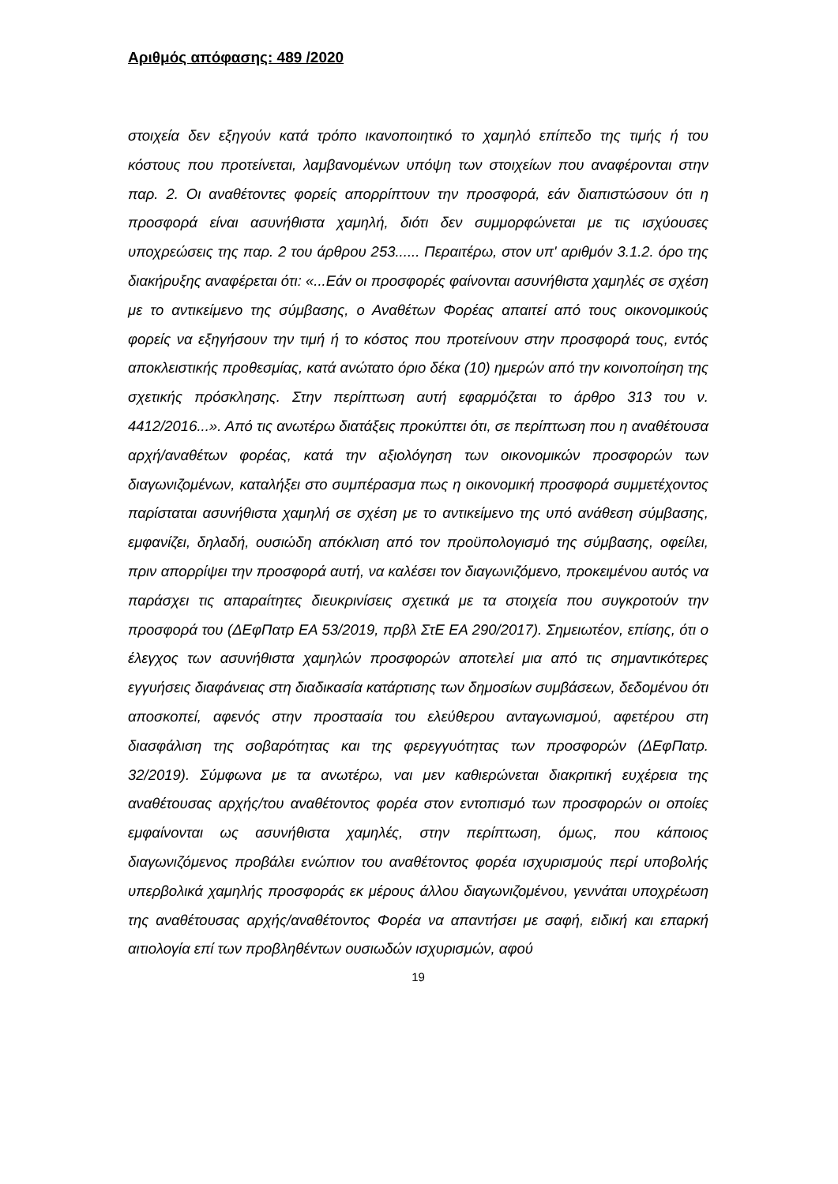Αριθμός απόφασης: 489 /2020
στοιχεία δεν εξηγούν κατά τρόπο ικανοποιητικό το χαμηλό επίπεδο της τιμής ή του κόστους που προτείνεται, λαμβανομένων υπόψη των στοιχείων που αναφέρονται στην παρ. 2. Οι αναθέτοντες φορείς απορρίπτουν την προσφορά, εάν διαπιστώσουν ότι η προσφορά είναι ασυνήθιστα χαμηλή, διότι δεν συμμορφώνεται με τις ισχύουσες υποχρεώσεις της παρ. 2 του άρθρου 253...... Περαιτέρω, στον υπ' αριθμόν 3.1.2. όρο της διακήρυξης αναφέρεται ότι: «...Εάν οι προσφορές φαίνονται ασυνήθιστα χαμηλές σε σχέση με το αντικείμενο της σύμβασης, ο Αναθέτων Φορέας απαιτεί από τους οικονομικούς φορείς να εξηγήσουν την τιμή ή το κόστος που προτείνουν στην προσφορά τους, εντός αποκλειστικής προθεσμίας, κατά ανώτατο όριο δέκα (10) ημερών από την κοινοποίηση της σχετικής πρόσκλησης. Στην περίπτωση αυτή εφαρμόζεται το άρθρο 313 του ν. 4412/2016...». Από τις ανωτέρω διατάξεις προκύπτει ότι, σε περίπτωση που η αναθέτουσα αρχή/αναθέτων φορέας, κατά την αξιολόγηση των οικονομικών προσφορών των διαγωνιζομένων, καταλήξει στο συμπέρασμα πως η οικονομική προσφορά συμμετέχοντος παρίσταται ασυνήθιστα χαμηλή σε σχέση με το αντικείμενο της υπό ανάθεση σύμβασης, εμφανίζει, δηλαδή, ουσιώδη απόκλιση από τον προϋπολογισμό της σύμβασης, οφείλει, πριν απορρίψει την προσφορά αυτή, να καλέσει τον διαγωνιζόμενο, προκειμένου αυτός να παράσχει τις απαραίτητες διευκρινίσεις σχετικά με τα στοιχεία που συγκροτούν την προσφορά του (ΔΕφΠατρ ΕΑ 53/2019, πρβλ ΣτΕ ΕΑ 290/2017). Σημειωτέον, επίσης, ότι ο έλεγχος των ασυνήθιστα χαμηλών προσφορών αποτελεί μια από τις σημαντικότερες εγγυήσεις διαφάνειας στη διαδικασία κατάρτισης των δημοσίων συμβάσεων, δεδομένου ότι αποσκοπεί, αφενός στην προστασία του ελεύθερου ανταγωνισμού, αφετέρου στη διασφάλιση της σοβαρότητας και της φερεγγυότητας των προσφορών (ΔΕφΠατρ. 32/2019). Σύμφωνα με τα ανωτέρω, ναι μεν καθιερώνεται διακριτική ευχέρεια της αναθέτουσας αρχής/του αναθέτοντος φορέα στον εντοπισμό των προσφορών οι οποίες εμφαίνονται ως ασυνήθιστα χαμηλές, στην περίπτωση, όμως, που κάποιος διαγωνιζόμενος προβάλει ενώπιον του αναθέτοντος φορέα ισχυρισμούς περί υποβολής υπερβολικά χαμηλής προσφοράς εκ μέρους άλλου διαγωνιζομένου, γεννάται υποχρέωση της αναθέτουσας αρχής/αναθέτοντος Φορέα να απαντήσει με σαφή, ειδική και επαρκή αιτιολογία επί των προβληθέντων ουσιωδών ισχυρισμών, αφού
19